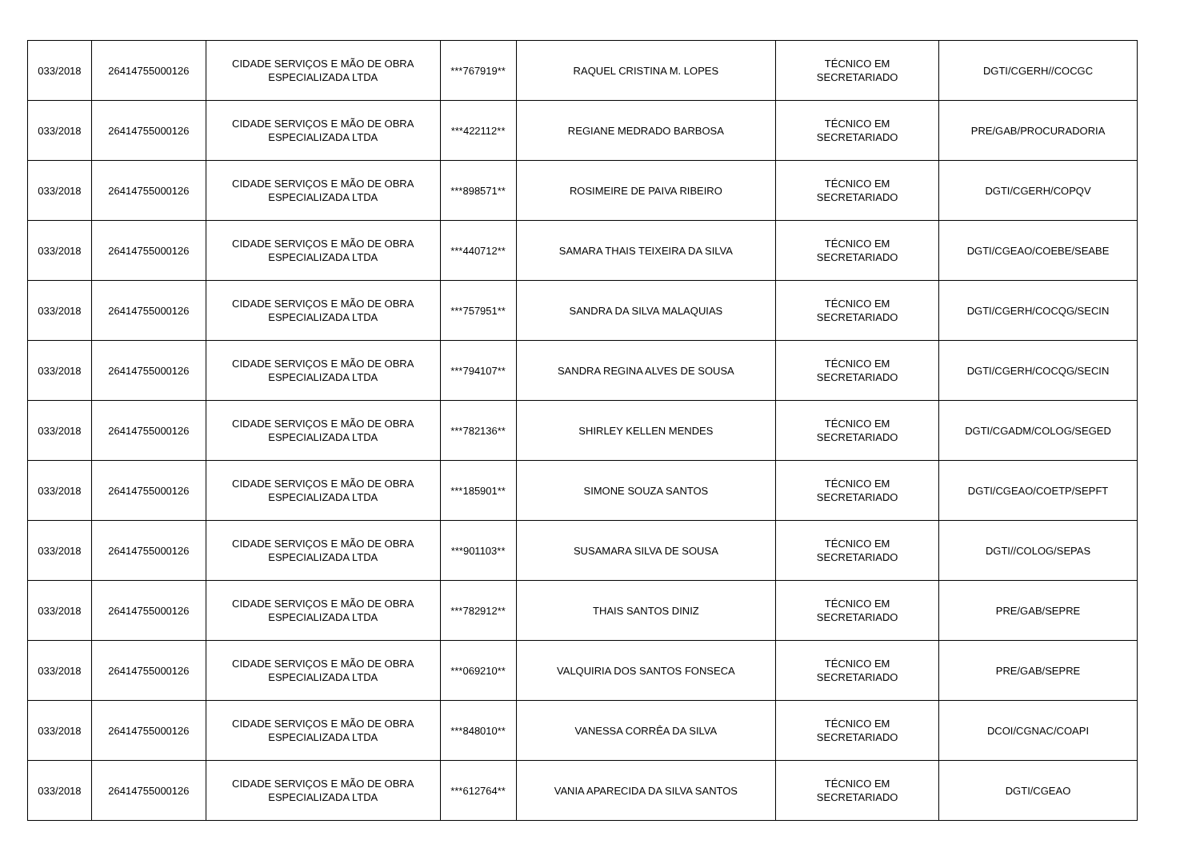| 033/2018 | 26414755000126 | CIDADE SERVIÇOS E MÃO DE OBRA ESPECIALIZADA LTDA | ***767919** | RAQUEL CRISTINA M. LOPES | TÉCNICO EM SECRETARIADO | DGTI/CGERH//COCGC |
| 033/2018 | 26414755000126 | CIDADE SERVIÇOS E MÃO DE OBRA ESPECIALIZADA LTDA | ***422112** | REGIANE MEDRADO BARBOSA | TÉCNICO EM SECRETARIADO | PRE/GAB/PROCURADORIA |
| 033/2018 | 26414755000126 | CIDADE SERVIÇOS E MÃO DE OBRA ESPECIALIZADA LTDA | ***898571** | ROSIMEIRE DE PAIVA RIBEIRO | TÉCNICO EM SECRETARIADO | DGTI/CGERH/COPQV |
| 033/2018 | 26414755000126 | CIDADE SERVIÇOS E MÃO DE OBRA ESPECIALIZADA LTDA | ***440712** | SAMARA THAIS TEIXEIRA DA SILVA | TÉCNICO EM SECRETARIADO | DGTI/CGEAO/COEBE/SEABE |
| 033/2018 | 26414755000126 | CIDADE SERVIÇOS E MÃO DE OBRA ESPECIALIZADA LTDA | ***757951** | SANDRA DA SILVA MALAQUIAS | TÉCNICO EM SECRETARIADO | DGTI/CGERH/COCQG/SECIN |
| 033/2018 | 26414755000126 | CIDADE SERVIÇOS E MÃO DE OBRA ESPECIALIZADA LTDA | ***794107** | SANDRA REGINA ALVES DE SOUSA | TÉCNICO EM SECRETARIADO | DGTI/CGERH/COCQG/SECIN |
| 033/2018 | 26414755000126 | CIDADE SERVIÇOS E MÃO DE OBRA ESPECIALIZADA LTDA | ***782136** | SHIRLEY KELLEN MENDES | TÉCNICO EM SECRETARIADO | DGTI/CGADM/COLOG/SEGED |
| 033/2018 | 26414755000126 | CIDADE SERVIÇOS E MÃO DE OBRA ESPECIALIZADA LTDA | ***185901** | SIMONE SOUZA SANTOS | TÉCNICO EM SECRETARIADO | DGTI/CGEAO/COETP/SEPFT |
| 033/2018 | 26414755000126 | CIDADE SERVIÇOS E MÃO DE OBRA ESPECIALIZADA LTDA | ***901103** | SUSAMARA SILVA DE SOUSA | TÉCNICO EM SECRETARIADO | DGTI//COLOG/SEPAS |
| 033/2018 | 26414755000126 | CIDADE SERVIÇOS E MÃO DE OBRA ESPECIALIZADA LTDA | ***782912** | THAIS SANTOS DINIZ | TÉCNICO EM SECRETARIADO | PRE/GAB/SEPRE |
| 033/2018 | 26414755000126 | CIDADE SERVIÇOS E MÃO DE OBRA ESPECIALIZADA LTDA | ***069210** | VALQUIRIA DOS SANTOS FONSECA | TÉCNICO EM SECRETARIADO | PRE/GAB/SEPRE |
| 033/2018 | 26414755000126 | CIDADE SERVIÇOS E MÃO DE OBRA ESPECIALIZADA LTDA | ***848010** | VANESSA CORRÊA DA SILVA | TÉCNICO EM SECRETARIADO | DCOI/CGNAC/COAPI |
| 033/2018 | 26414755000126 | CIDADE SERVIÇOS E MÃO DE OBRA ESPECIALIZADA LTDA | ***612764** | VANIA APARECIDA DA SILVA SANTOS | TÉCNICO EM SECRETARIADO | DGTI/CGEAO |